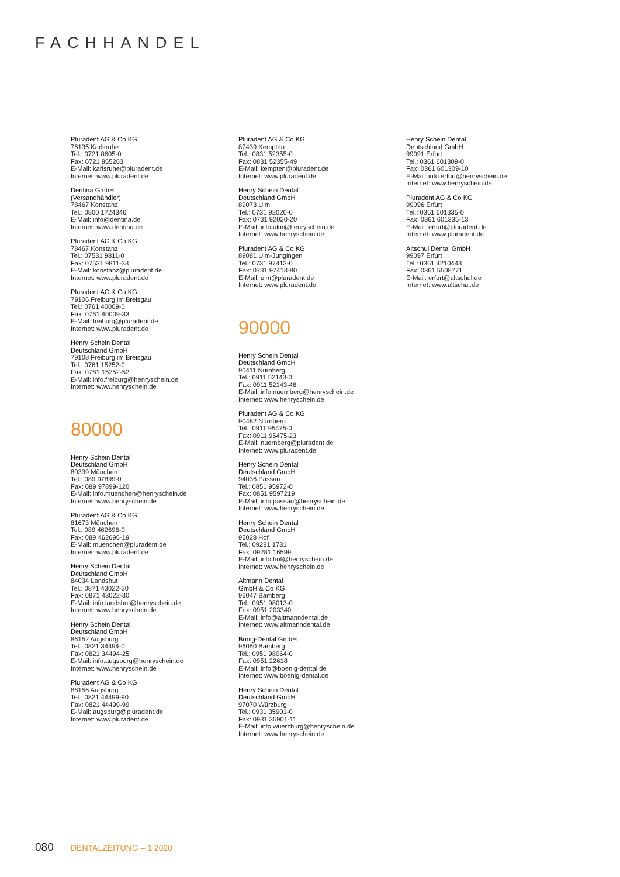FACHHANDEL
Pluradent AG & Co KG
76135 Karlsruhe
Tel.: 0721 8605-0
Fax: 0721 865263
E-Mail: karlsruhe@pluradent.de
Internet: www.pluradent.de
Dentina GmbH
(Versandhändler)
78467 Konstanz
Tel.: 0800 1724346
E-Mail: info@dentina.de
Internet: www.dentina.de
Pluradent AG & Co KG
78467 Konstanz
Tel.: 07531 9811-0
Fax: 07531 9811-33
E-Mail: konstanz@pluradent.de
Internet: www.pluradent.de
Pluradent AG & Co KG
79106 Freiburg im Breisgau
Tel.: 0761 40009-0
Fax: 0761 40009-33
E-Mail: freiburg@pluradent.de
Internet: www.pluradent.de
Henry Schein Dental
Deutschland GmbH
79108 Freiburg im Breisgau
Tel.: 0761 15252-0
Fax: 0761 15252-52
E-Mail: info.freiburg@henryschein.de
Internet: www.henryschein.de
80000
Henry Schein Dental
Deutschland GmbH
80339 München
Tel.: 089 97899-0
Fax: 089 97899-120
E-Mail: info.muenchen@henryschein.de
Internet: www.henryschein.de
Pluradent AG & Co KG
81673 München
Tel.: 089 462696-0
Fax: 089 462696-19
E-Mail: muenchen@pluradent.de
Internet: www.pluradent.de
Henry Schein Dental
Deutschland GmbH
84034 Landshut
Tel.: 0871 43022-20
Fax: 0871 43022-30
E-Mail: info.landshut@henryschein.de
Internet: www.henryschein.de
Henry Schein Dental
Deutschland GmbH
86152 Augsburg
Tel.: 0821 34494-0
Fax: 0821 34494-25
E-Mail: info.augsburg@henryschein.de
Internet: www.henryschein.de
Pluradent AG & Co KG
86156 Augsburg
Tel.: 0821 44499-90
Fax: 0821 44499-99
E-Mail: augsburg@pluradent.de
Internet: www.pluradent.de
Pluradent AG & Co KG
87439 Kempten
Tel.: 0831 52355-0
Fax: 0831 52355-49
E-Mail: kempten@pluradent.de
Internet: www.pluradent.de
Henry Schein Dental
Deutschland GmbH
89073 Ulm
Tel.: 0731 92020-0
Fax: 0731 92020-20
E-Mail: info.ulm@henryschein.de
Internet: www.henryschein.de
Pluradent AG & Co KG
89081 Ulm-Jungingen
Tel.: 0731 97413-0
Fax: 0731 97413-80
E-Mail: ulm@pluradent.de
Internet: www.pluradent.de
90000
Henry Schein Dental
Deutschland GmbH
90411 Nürnberg
Tel.: 0911 52143-0
Fax: 0911 52143-46
E-Mail: info.nuernberg@henryschein.de
Internet: www.henryschein.de
Pluradent AG & Co KG
90482 Nürnberg
Tel.: 0911 95475-0
Fax: 0911 95475-23
E-Mail: nuernberg@pluradent.de
Internet: www.pluradent.de
Henry Schein Dental
Deutschland GmbH
94036 Passau
Tel.: 0851 95972-0
Fax: 0851 9597219
E-Mail: info.passau@henryschein.de
Internet: www.henryschein.de
Henry Schein Dental
Deutschland GmbH
95028 Hof
Tel.: 09281 1731
Fax: 09281 16599
E-Mail: info.hof@henryschein.de
Internet: www.henryschein.de
Altmann Dental
GmbH & Co KG
96047 Bamberg
Tel.: 0951 98013-0
Fax: 0951 203340
E-Mail: info@altmanndental.de
Internet: www.altmanndental.de
Bönig-Dental GmbH
96050 Bamberg
Tel.: 0951 98064-0
Fax: 0951 22618
E-Mail: info@boenig-dental.de
Internet: www.boenig-dental.de
Henry Schein Dental
Deutschland GmbH
97070 Würzburg
Tel.: 0931 35901-0
Fax: 0931 35901-11
E-Mail: info.wuerzburg@henryschein.de
Internet: www.henryschein.de
Henry Schein Dental
Deutschland GmbH
99091 Erfurt
Tel.: 0361 601309-0
Fax: 0361 601309-10
E-Mail: info.erfurt@henryschein.de
Internet: www.henryschein.de
Pluradent AG & Co KG
99096 Erfurt
Tel.: 0361 601335-0
Fax: 0361 601335-13
E-Mail: erfurt@pluradent.de
Internet: www.pluradent.de
Altschul Dental GmbH
99097 Erfurt
Tel.: 0361 4210443
Fax: 0361 5508771
E-Mail: erfurt@altschul.de
Internet: www.altschul.de
080 DENTALZEITUNG – 1 2020